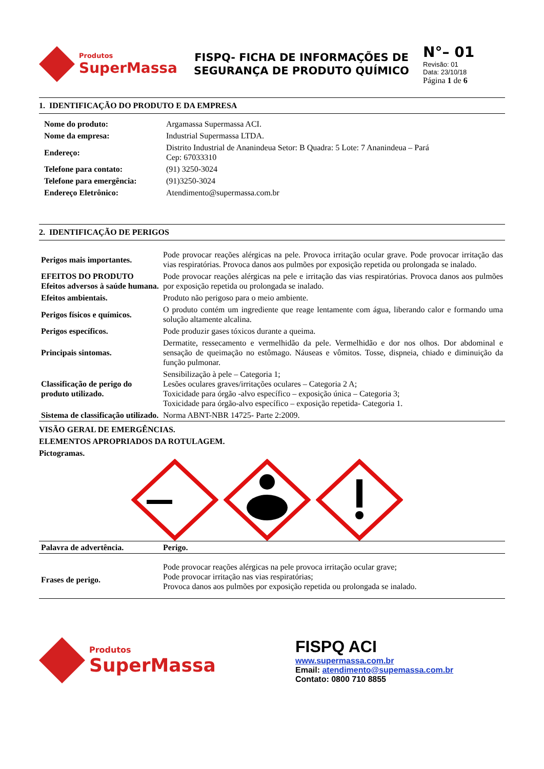Produtos
SuperMassa
FISPQ- FICHA DE INFORMAÇÕES DE SEGURANÇA DE PRODUTO QUÍMICO
N°– 01
Revisão: 01
Data: 23/10/18
Página 1 de 6
1. IDENTIFICAÇÃO DO PRODUTO E DA EMPRESA
| Nome do produto: | Argamassa Supermassa ACI. |
| Nome da empresa: | Industrial Supermassa LTDA. |
| Endereço: | Distrito Industrial de Ananindeua Setor: B Quadra: 5 Lote: 7 Ananindeua – Pará Cep: 67033310 |
| Telefone para contato: | (91) 3250-3024 |
| Telefone para emergência: | (91)3250-3024 |
| Endereço Eletrônico: | Atendimento@supermassa.com.br |
2. IDENTIFICAÇÃO DE PERIGOS
| Perigos mais importantes. | Pode provocar reações alérgicas na pele. Provoca irritação ocular grave. Pode provocar irritação das vias respiratórias. Provoca danos aos pulmões por exposição repetida ou prolongada se inalado. |
| EFEITOS DO PRODUTO Efeitos adversos à saúde humana. | Pode provocar reações alérgicas na pele e irritação das vias respiratórias. Provoca danos aos pulmões por exposição repetida ou prolongada se inalado. |
| Efeitos ambientais. | Produto não perigoso para o meio ambiente. |
| Perigos físicos e químicos. | O produto contém um ingrediente que reage lentamente com água, liberando calor e formando uma solução altamente alcalina. |
| Perigos específicos. | Pode produzir gases tóxicos durante a queima. |
| Principais sintomas. | Dermatite, ressecamento e vermelhidão da pele. Vermelhidão e dor nos olhos. Dor abdominal e sensação de queimação no estômago. Náuseas e vômitos. Tosse, dispneia, chiado e diminuição da função pulmonar. |
| Classificação de perigo do produto utilizado. | Sensibilização à pele – Categoria 1; Lesões oculares graves/irritações oculares – Categoria 2 A; Toxicidade para órgão -alvo específico – exposição única – Categoria 3; Toxicidade para órgão-alvo específico – exposição repetida- Categoria 1. |
| Sistema de classificação utilizado. | Norma ABNT-NBR 14725- Parte 2:2009. |
VISÃO GERAL DE EMERGÊNCIAS.
ELEMENTOS APROPRIADOS DA ROTULAGEM.
Pictogramas.
| Palavra de advertência. | Perigo. |
| Frases de perigo. | Pode provocar reações alérgicas na pele provoca irritação ocular grave; Pode provocar irritação nas vias respiratórias; Provoca danos aos pulmões por exposição repetida ou prolongada se inalado. |
Produtos
SuperMassa
FISPQ ACI
www.supermassa.com.br
Email: atendimento@supemassa.com.br
Contato: 0800 710 8855